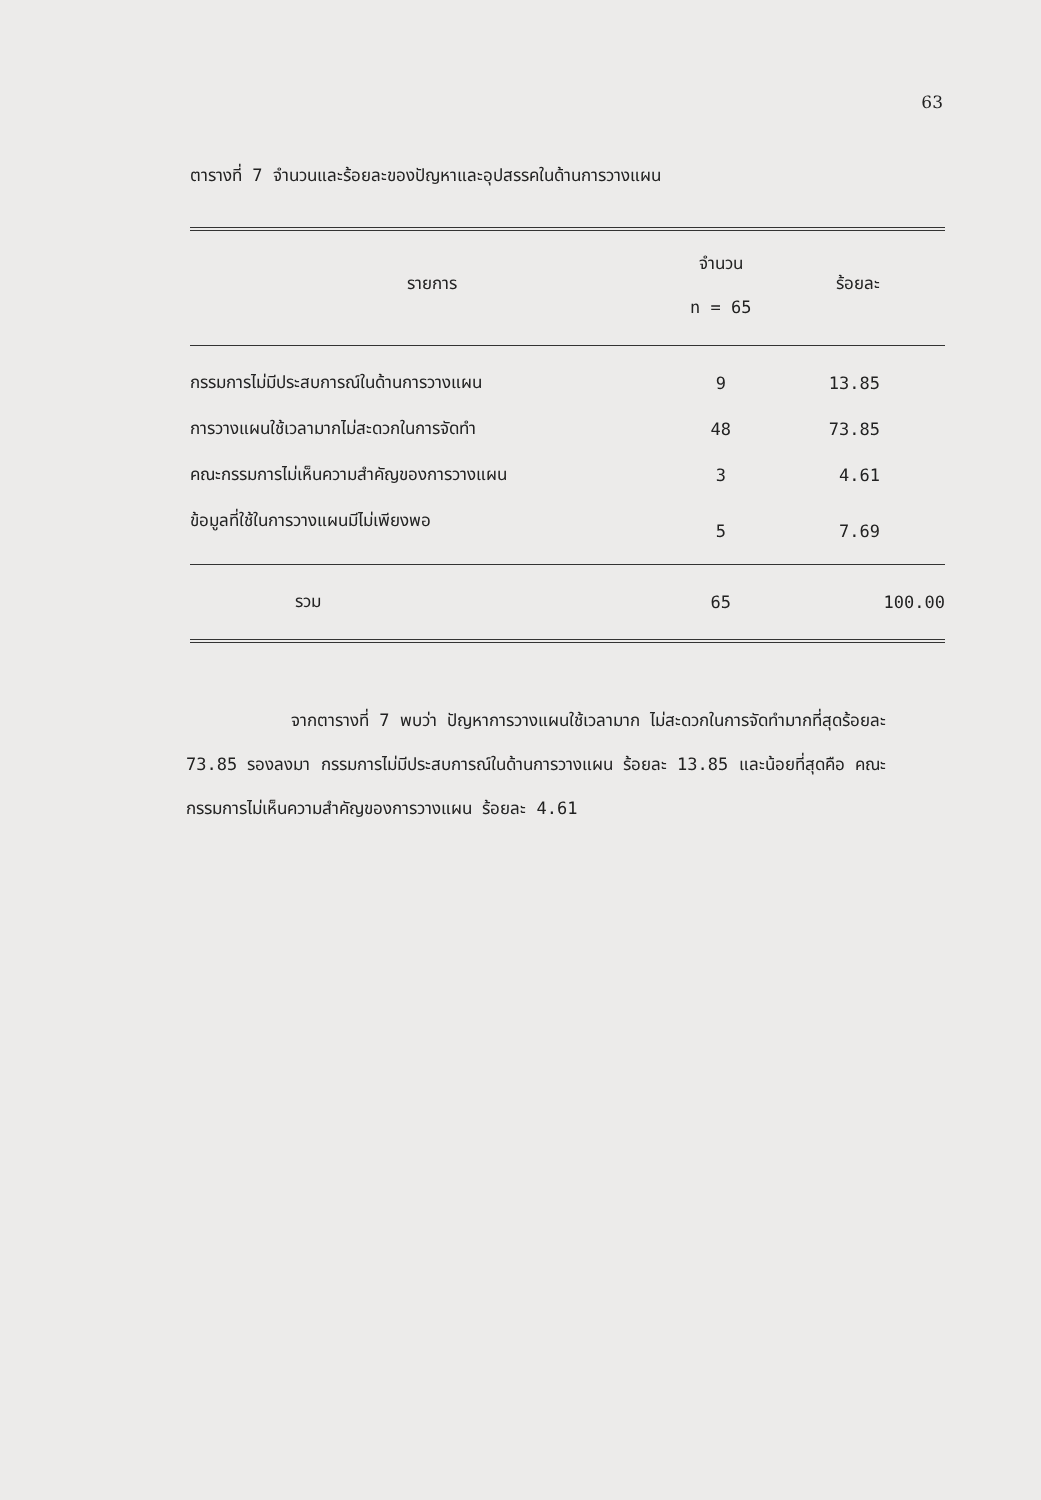63
ตารางที่ 7 จำนวนและร้อยละของปัญหาและอุปสรรคในด้านการวางแผน
| รายการ | จำนวน n = 65 | ร้อยละ |
| --- | --- | --- |
| กรรมการไม่มีประสบการณ์ในด้านการวางแผน | 9 | 13.85 |
| การวางแผนใช้เวลามากไม่สะดวกในการจัดทำ | 48 | 73.85 |
| คณะกรรมการไม่เห็นความสำคัญของการวางแผน | 3 | 4.61 |
| ข้อมูลที่ใช้ในการวางแผนมีไม่เพียงพอ | 5 | 7.69 |
| รวม | 65 | 100.00 |
จากตารางที่ 7 พบว่า ปัญหาการวางแผนใช้เวลามาก ไม่สะดวกในการจัดทำมากที่สุดร้อยละ 73.85 รองลงมา กรรมการไม่มีประสบการณ์ในด้านการวางแผน ร้อยละ 13.85 และน้อยที่สุดคือ คณะกรรมการไม่เห็นความสำคัญของการวางแผน ร้อยละ 4.61